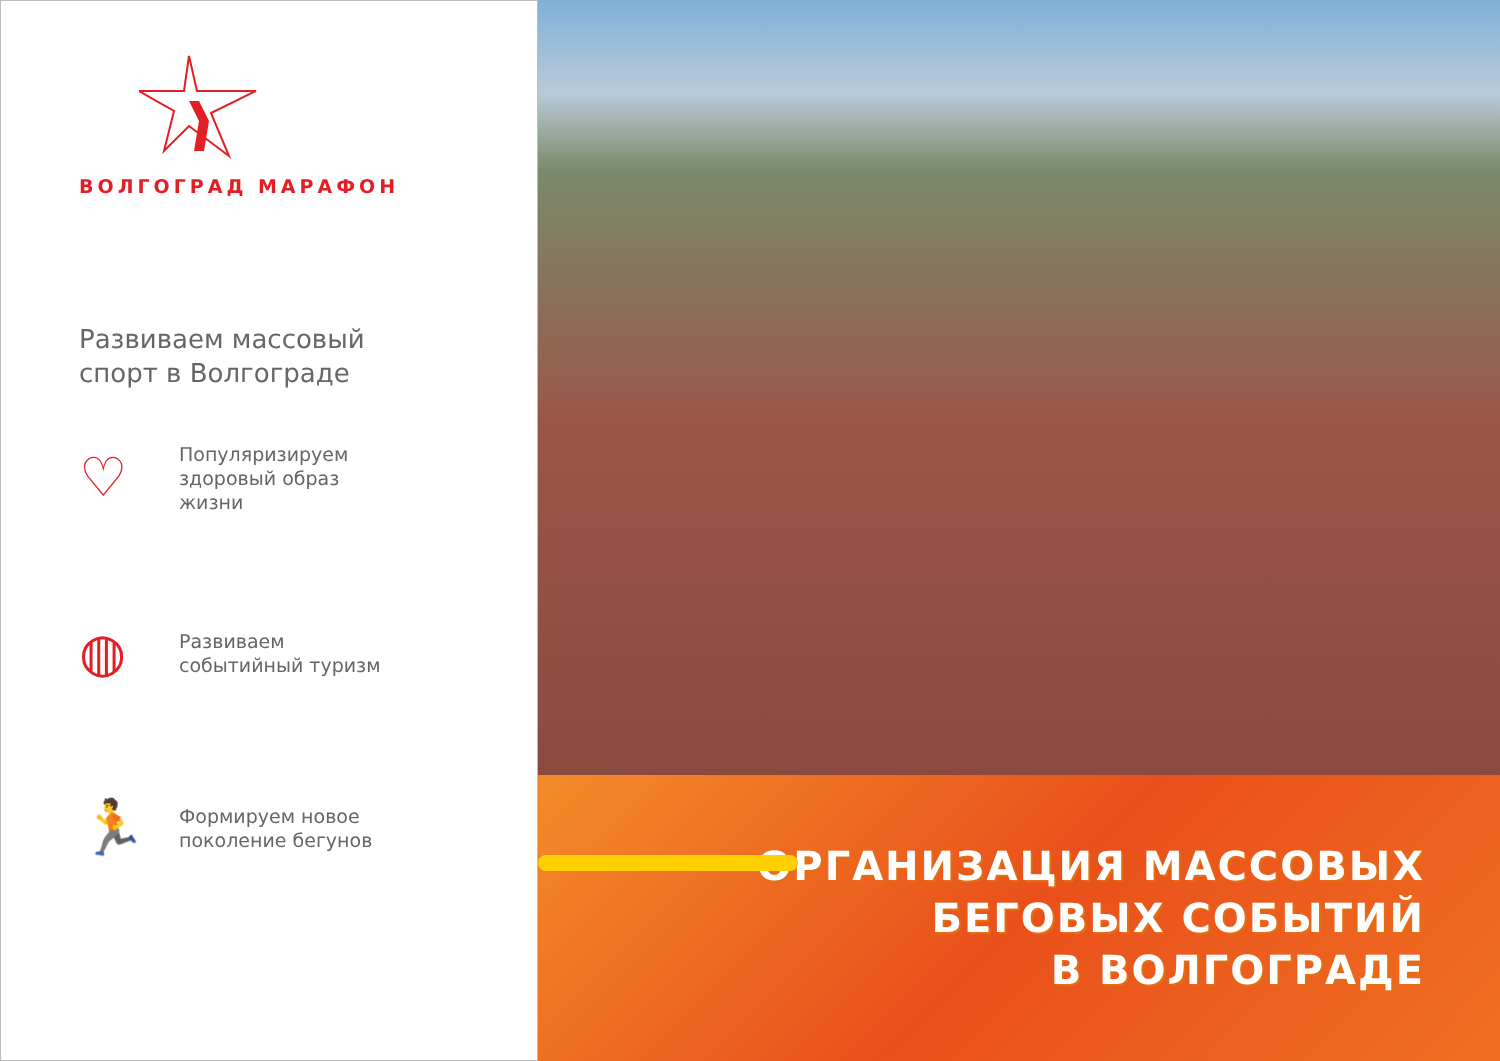ВОЛГОГРАД МАРАФОН
Развиваем массовый
спорт в Волгограде
♡
Популяризируем
здоровый образ
жизни
◍
Развиваем
событийный туризм
🏃
Формируем новое
поколение бегунов
ОРГАНИЗАЦИЯ МАССОВЫХ
БЕГОВЫХ СОБЫТИЙ
В ВОЛГОГРАДЕ